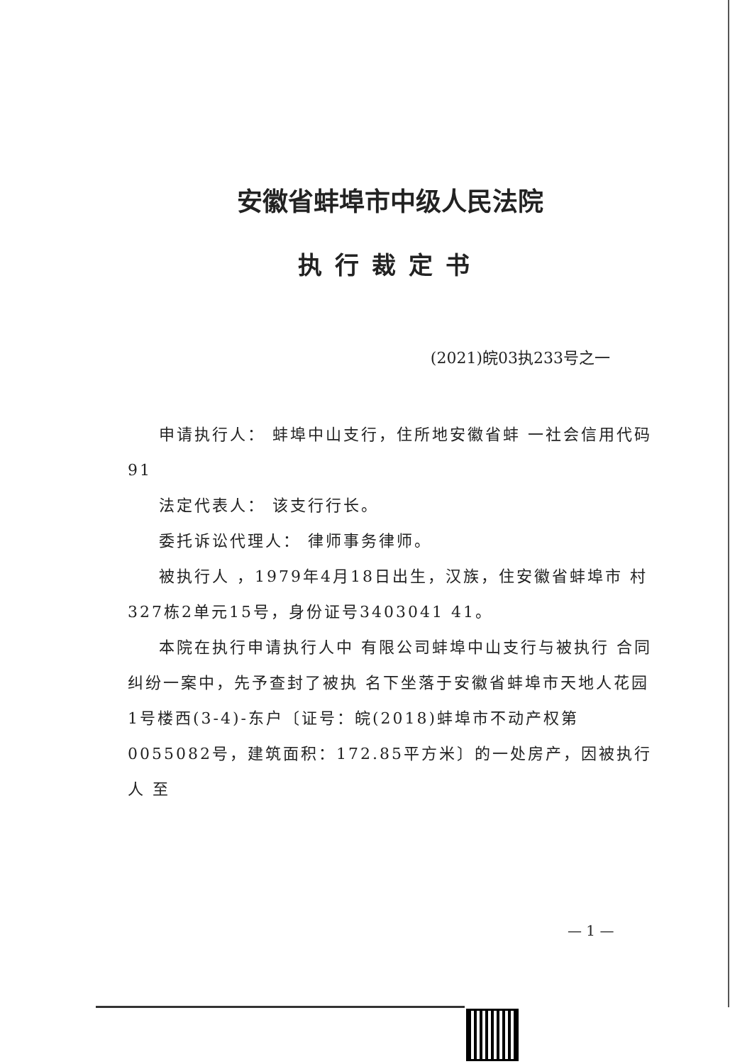安徽省蚌埠市中级人民法院
执行裁定书
(2021)皖03执233号之一
申请执行人： 蚌埠中山支行，住所地安徽省蚌 一社会信用代码91
法定代表人： 该支行行长。
委托诉讼代理人： 律师事务律师。
被执行人 ，1979年4月18日出生，汉族，住安徽省蚌埠市 村327栋2单元15号，身份证号3403041 41。
本院在执行申请执行人中 有限公司蚌埠中山支行与被执行 合同纠纷一案中，先予查封了被执 名下坐落于安徽省蚌埠市天地人花园1号楼西(3-4)-东户〔证号：皖(2018)蚌埠市不动产权第0055082号，建筑面积：172.85平方米〕的一处房产，因被执行人 至
— 1 —